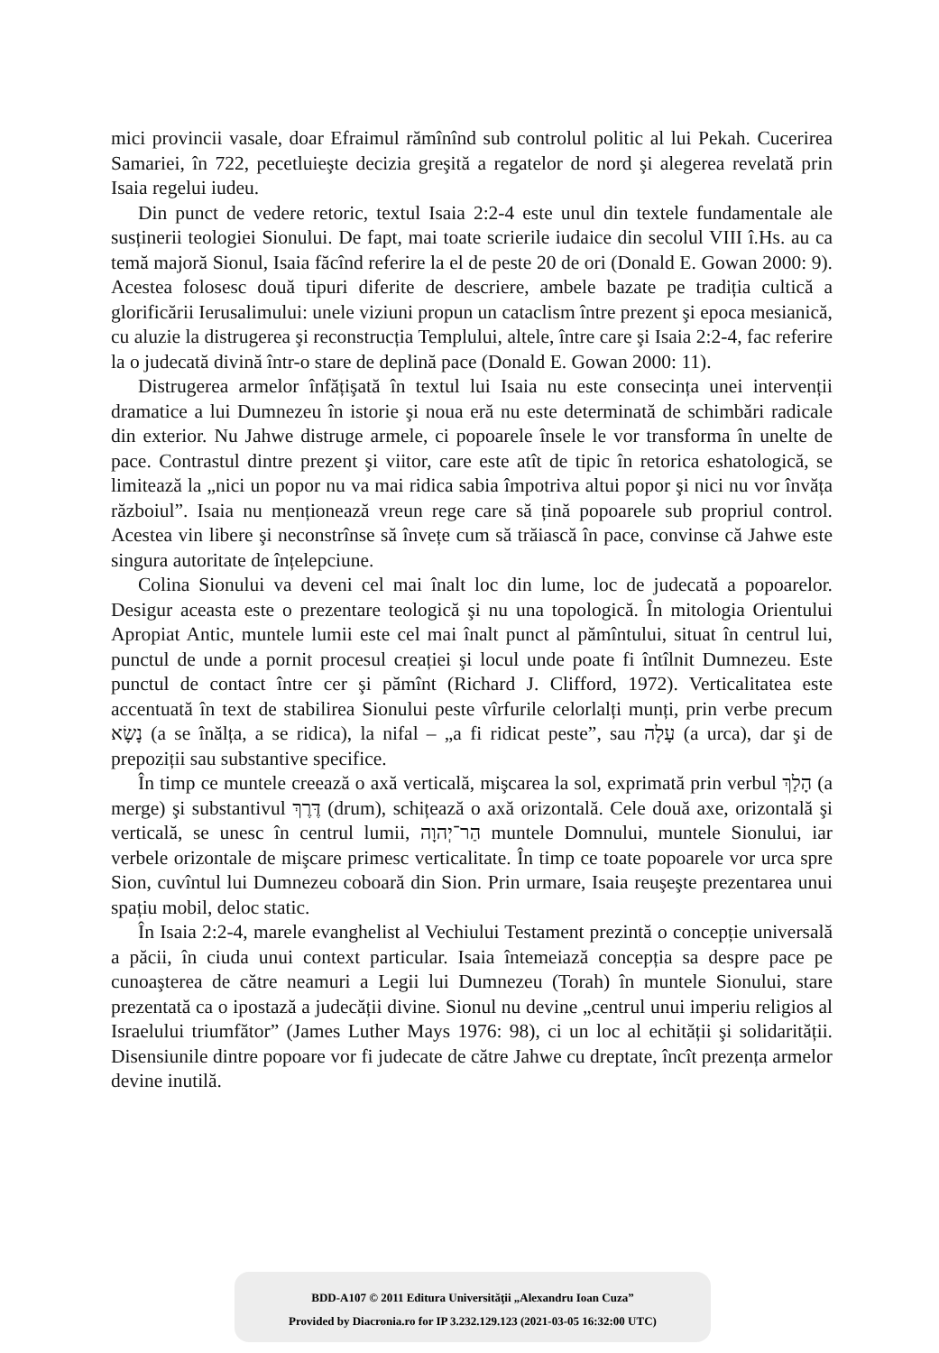mici provincii vasale, doar Efraimul rămînînd sub controlul politic al lui Pekah. Cucerirea Samariei, în 722, pecetluieşte decizia greşită a regatelor de nord şi alegerea revelată prin Isaia regelui iudeu.
Din punct de vedere retoric, textul Isaia 2:2-4 este unul din textele fundamentale ale susținerii teologiei Sionului. De fapt, mai toate scrierile iudaice din secolul VIII î.Hs. au ca temă majoră Sionul, Isaia făcînd referire la el de peste 20 de ori (Donald E. Gowan 2000: 9). Acestea folosesc două tipuri diferite de descriere, ambele bazate pe tradiția cultică a glorificării Ierusalimului: unele viziuni propun un cataclism între prezent şi epoca mesianică, cu aluzie la distrugerea şi reconstrucția Templului, altele, între care şi Isaia 2:2-4, fac referire la o judecată divină într-o stare de deplină pace (Donald E. Gowan 2000: 11).
Distrugerea armelor înfățişată în textul lui Isaia nu este consecința unei intervenții dramatice a lui Dumnezeu în istorie şi noua eră nu este determinată de schimbări radicale din exterior. Nu Jahwe distruge armele, ci popoarele însele le vor transforma în unelte de pace. Contrastul dintre prezent şi viitor, care este atît de tipic în retorica eshatologică, se limitează la „nici un popor nu va mai ridica sabia împotriva altui popor şi nici nu vor învăța războiul”. Isaia nu menționează vreun rege care să țină popoarele sub propriul control. Acestea vin libere şi neconstrînse să învețe cum să trăiască în pace, convinse că Jahwe este singura autoritate de înțelepciune.
Colina Sionului va deveni cel mai înalt loc din lume, loc de judecată a popoarelor. Desigur aceasta este o prezentare teologică şi nu una topologică. În mitologia Orientului Apropiat Antic, muntele lumii este cel mai înalt punct al pămîntului, situat în centrul lui, punctul de unde a pornit procesul creației şi locul unde poate fi întîlnit Dumnezeu. Este punctul de contact între cer şi pămînt (Richard J. Clifford, 1972). Verticalitatea este accentuată în text de stabilirea Sionului peste vîrfurile celorlalți munți, prin verbe precum נָשָׂא (a se înălța, a se ridica), la nifal – „a fi ridicat peste”, sau עָלָה (a urca), dar şi de prepoziții sau substantive specifice.
În timp ce muntele creează o axă verticală, mişcarea la sol, exprimată prin verbul הָלַךְ (a merge) şi substantivul דֶּרֶךְ (drum), schițează o axă orizontală. Cele două axe, orizontală şi verticală, se unesc în centrul lumii, הַר־יְהוָה muntele Domnului, muntele Sionului, iar verbele orizontale de mişcare primesc verticalitate. În timp ce toate popoarele vor urca spre Sion, cuvîntul lui Dumnezeu coboară din Sion. Prin urmare, Isaia reuşeşte prezentarea unui spațiu mobil, deloc static.
În Isaia 2:2-4, marele evanghelist al Vechiului Testament prezintă o concepție universală a păcii, în ciuda unui context particular. Isaia întemeiază concepția sa despre pace pe cunoaşterea de către neamuri a Legii lui Dumnezeu (Torah) în muntele Sionului, stare prezentată ca o ipostază a judecății divine. Sionul nu devine „centrul unui imperiu religios al Israelului triumfător” (James Luther Mays 1976: 98), ci un loc al echității şi solidarității. Disensiunile dintre popoare vor fi judecate de către Jahwe cu dreptate, încît prezența armelor devine inutilă.
BDD-A107 © 2011 Editura Universităţii „Alexandru Ioan Cuza”
Provided by Diacronia.ro for IP 3.232.129.123 (2021-03-05 16:32:00 UTC)